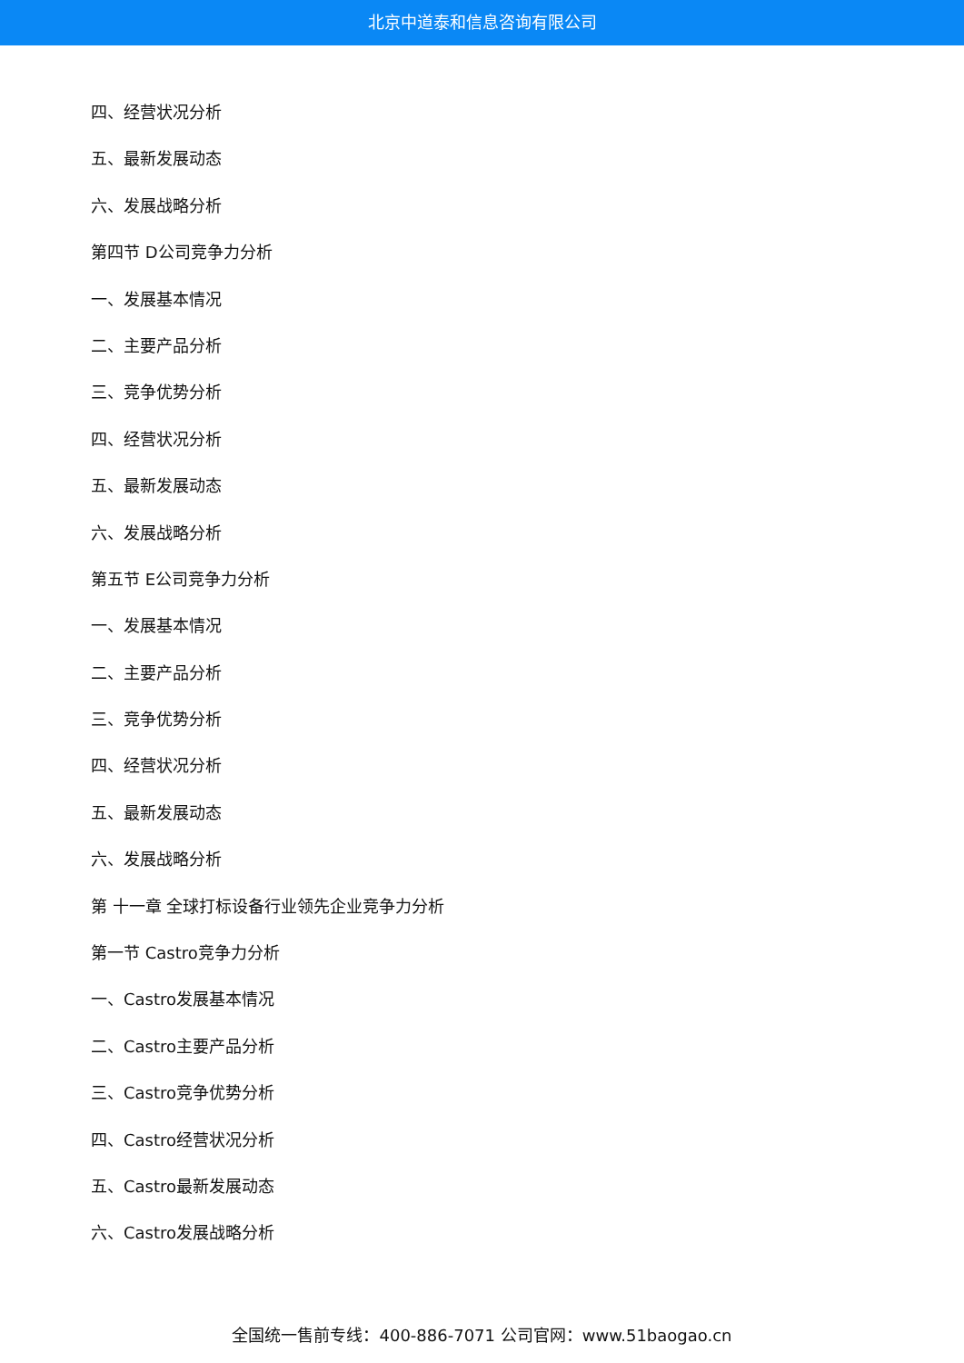北京中道泰和信息咨询有限公司
四、经营状况分析
五、最新发展动态
六、发展战略分析
第四节 D公司竞争力分析
一、发展基本情况
二、主要产品分析
三、竞争优势分析
四、经营状况分析
五、最新发展动态
六、发展战略分析
第五节 E公司竞争力分析
一、发展基本情况
二、主要产品分析
三、竞争优势分析
四、经营状况分析
五、最新发展动态
六、发展战略分析
第 十一章 全球打标设备行业领先企业竞争力分析
第一节 Castro竞争力分析
一、Castro发展基本情况
二、Castro主要产品分析
三、Castro竞争优势分析
四、Castro经营状况分析
五、Castro最新发展动态
六、Castro发展战略分析
全国统一售前专线：400-886-7071 公司官网：www.51baogao.cn